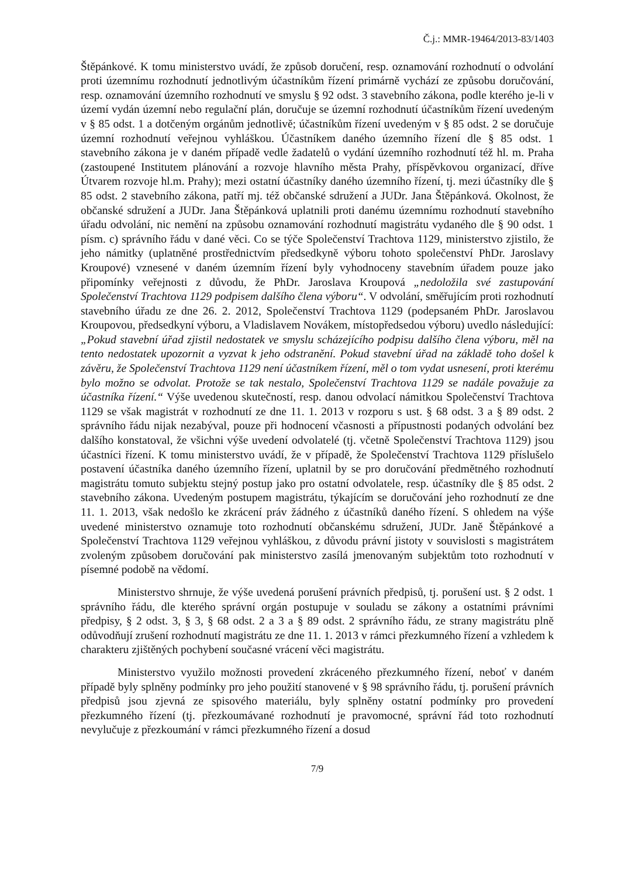Č.j.: MMR-19464/2013-83/1403
Štěpánkové. K tomu ministerstvo uvádí, že způsob doručení, resp. oznamování rozhodnutí o odvolání proti územnímu rozhodnutí jednotlivým účastníkům řízení primárně vychází ze způsobu doručování, resp. oznamování územního rozhodnutí ve smyslu § 92 odst. 3 stavebního zákona, podle kterého je-li v území vydán územní nebo regulační plán, doručuje se územní rozhodnutí účastníkům řízení uvedeným v § 85 odst. 1 a dotčeným orgánům jednotlivě; účastníkům řízení uvedeným v § 85 odst. 2 se doručuje územní rozhodnutí veřejnou vyhláškou. Účastníkem daného územního řízení dle § 85 odst. 1 stavebního zákona je v daném případě vedle žadatelů o vydání územního rozhodnutí též hl. m. Praha (zastoupené Institutem plánování a rozvoje hlavního města Prahy, příspěvkovou organizací, dříve Útvarem rozvoje hl.m. Prahy); mezi ostatní účastníky daného územního řízení, tj. mezi účastníky dle § 85 odst. 2 stavebního zákona, patří mj. též občanské sdružení a JUDr. Jana Štěpánková. Okolnost, že občanské sdružení a JUDr. Jana Štěpánková uplatnili proti danému územnímu rozhodnutí stavebního úřadu odvolání, nic nemění na způsobu oznamování rozhodnutí magistrátu vydaného dle § 90 odst. 1 písm. c) správního řádu v dané věci. Co se týče Společenství Trachtova 1129, ministerstvo zjistilo, že jeho námitky (uplatněné prostřednictvím předsedkyně výboru tohoto společenství PhDr. Jaroslavy Kroupové) vznesené v daném územním řízení byly vyhodnoceny stavebním úřadem pouze jako připomínky veřejnosti z důvodu, že PhDr. Jaroslava Kroupová „nedoložila své zastupování Společenství Trachtova 1129 podpisem dalšího člena výboru“. V odvolání, směřujícím proti rozhodnutí stavebního úřadu ze dne 26. 2. 2012, Společenství Trachtova 1129 (podepsaném PhDr. Jaroslavou Kroupovou, předsedkyní výboru, a Vladislavem Novákem, místopředsedou výboru) uvedlo následující: „Pokud stavební úřad zjistil nedostatek ve smyslu scházejícího podpisu dalšího člena výboru, měl na tento nedostatek upozornit a vyzvat k jeho odstranění. Pokud stavební úřad na základě toho došel k závěru, že Společenství Trachtova 1129 není účastníkem řízení, měl o tom vydat usnesení, proti kterému bylo možno se odvolat. Protože se tak nestalo, Společenství Trachtova 1129 se nadále považuje za účastníka řízení.“ Výše uvedenou skutečností, resp. danou odvolací námitkou Společenství Trachtova 1129 se však magistrát v rozhodnutí ze dne 11. 1. 2013 v rozporu s ust. § 68 odst. 3 a § 89 odst. 2 správního řádu nijak nezabýval, pouze při hodnocení včasnosti a přípustnosti podaných odvolání bez dalšího konstatoval, že všichni výše uvedení odvolatelé (tj. včetně Společenství Trachtova 1129) jsou účastníci řízení. K tomu ministerstvo uvádí, že v případě, že Společenství Trachtova 1129 příslušelo postavení účastníka daného územního řízení, uplatnil by se pro doručování předmětného rozhodnutí magistrátu tomuto subjektu stejný postup jako pro ostatní odvolatele, resp. účastníky dle § 85 odst. 2 stavebního zákona. Uvedeným postupem magistrátu, týkajícím se doručování jeho rozhodnutí ze dne 11. 1. 2013, však nedošlo ke zkrácení práv žádného z účastníků daného řízení. S ohledem na výše uvedené ministerstvo oznamuje toto rozhodnutí občanskému sdružení, JUDr. Janě Štěpánkové a Společenství Trachtova 1129 veřejnou vyhláškou, z důvodu právní jistoty v souvislosti s magistrátem zvoleným způsobem doručování pak ministerstvo zasílá jmenovaným subjektům toto rozhodnutí v písemné podobě na vědomí.
Ministerstvo shrnuje, že výše uvedená porušení právních předpisů, tj. porušení ust. § 2 odst. 1 správního řádu, dle kterého správní orgán postupuje v souladu se zákony a ostatními právními předpisy, § 2 odst. 3, § 3, § 68 odst. 2 a 3 a § 89 odst. 2 správního řádu, ze strany magistrátu plně odůvodňují zrušení rozhodnutí magistrátu ze dne 11. 1. 2013 v rámci přezkumného řízení a vzhledem k charakteru zjištěných pochybení současné vrácení věci magistrátu.
Ministerstvo využilo možnosti provedení zkráceného přezkumného řízení, neboť v daném případě byly splněny podmínky pro jeho použití stanovené v § 98 správního řádu, tj. porušení právních předpisů jsou zjevná ze spisového materiálu, byly splněny ostatní podmínky pro provedení přezkumného řízení (tj. přezkoumávané rozhodnutí je pravomocné, správní řád toto rozhodnutí nevylučuje z přezkoumání v rámci přezkumného řízení a dosud
7/9